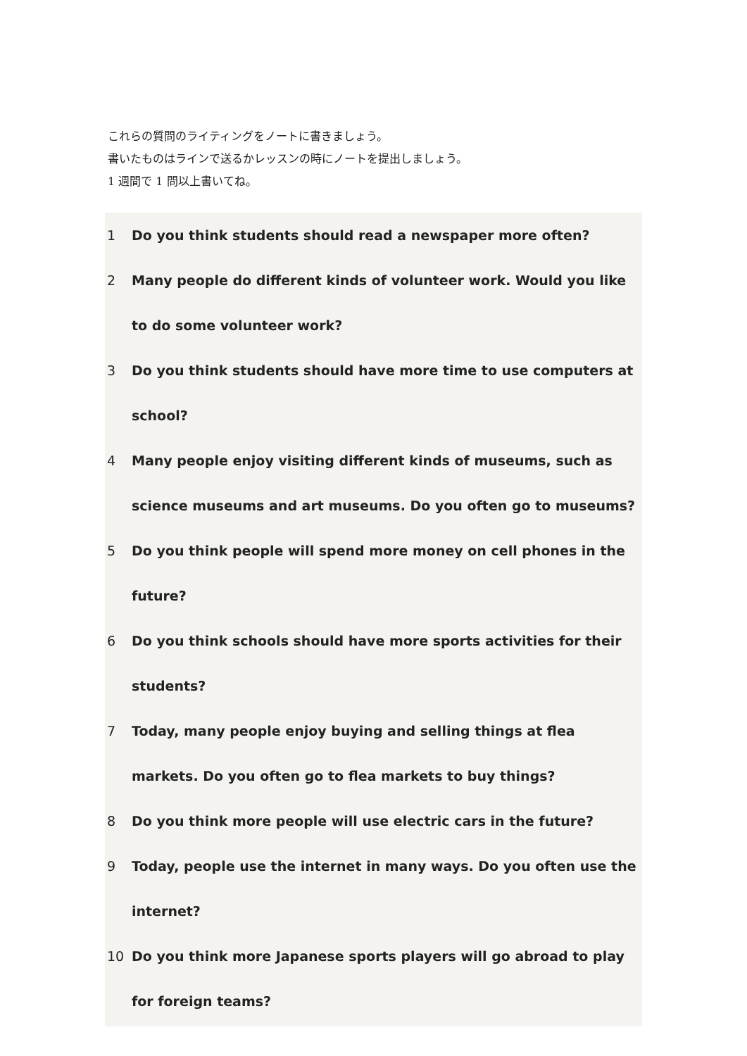これらの質問のライティングをノートに書きましょう。
書いたものはラインで送るかレッスンの時にノートを提出しましょう。
1 週間で 1 問以上書いてね。
1 Do you think students should read a newspaper more often?
2 Many people do different kinds of volunteer work. Would you like to do some volunteer work?
3 Do you think students should have more time to use computers at school?
4 Many people enjoy visiting different kinds of museums, such as science museums and art museums. Do you often go to museums?
5 Do you think people will spend more money on cell phones in the future?
6 Do you think schools should have more sports activities for their students?
7 Today, many people enjoy buying and selling things at flea markets. Do you often go to flea markets to buy things?
8 Do you think more people will use electric cars in the future?
9 Today, people use the internet in many ways. Do you often use the internet?
10 Do you think more Japanese sports players will go abroad to play for foreign teams?